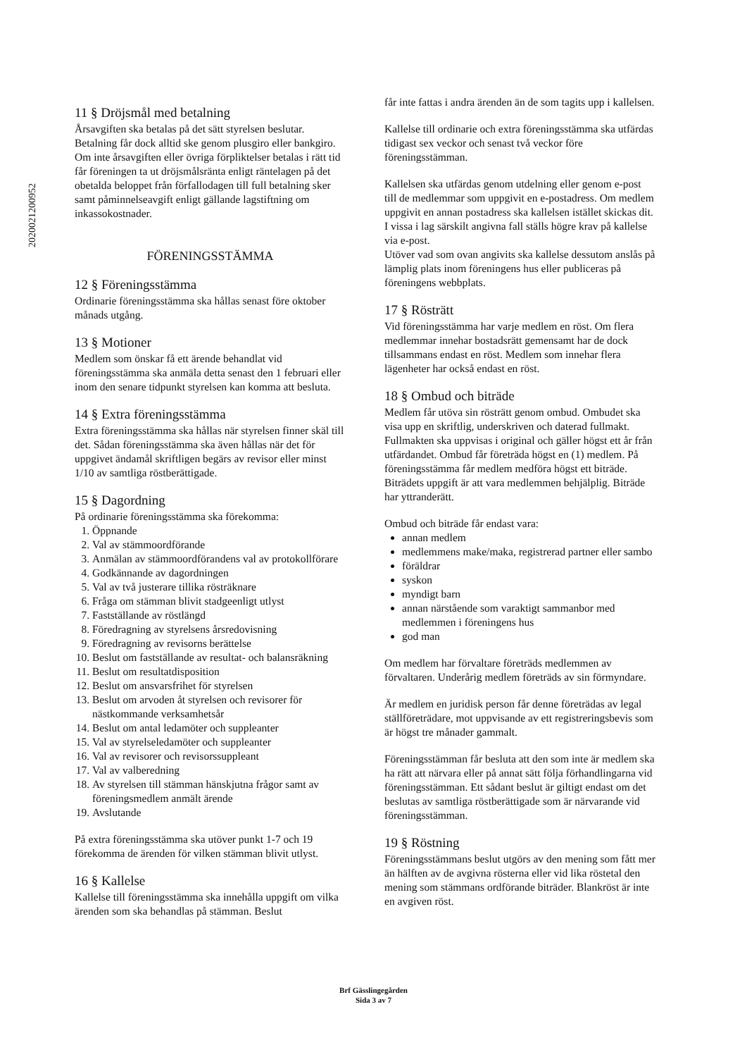2020021200952
11 § Dröjsmål med betalning
Årsavgiften ska betalas på det sätt styrelsen beslutar. Betalning får dock alltid ske genom plusgiro eller bankgiro. Om inte årsavgiften eller övriga förpliktelser betalas i rätt tid får föreningen ta ut dröjsmålsränta enligt räntelagen på det obetalda beloppet från förfallodagen till full betalning sker samt påminnelseavgift enligt gällande lagstiftning om inkassokostnader.
FÖRENINGSSTÄMMA
12 § Föreningsstämma
Ordinarie föreningsstämma ska hållas senast före oktober månads utgång.
13 § Motioner
Medlem som önskar få ett ärende behandlat vid föreningsstämma ska anmäla detta senast den 1 februari eller inom den senare tidpunkt styrelsen kan komma att besluta.
14 § Extra föreningsstämma
Extra föreningsstämma ska hållas när styrelsen finner skäl till det. Sådan föreningsstämma ska även hållas när det för uppgivet ändamål skriftligen begärs av revisor eller minst 1/10 av samtliga röstberättigade.
15 § Dagordning
På ordinarie föreningsstämma ska förekomma:
1. Öppnande
2. Val av stämmoordförande
3. Anmälan av stämmoordförandens val av protokollförare
4. Godkännande av dagordningen
5. Val av två justerare tillika rösträknare
6. Fråga om stämman blivit stadgeenligt utlyst
7. Fastställande av röstlängd
8. Föredragning av styrelsens årsredovisning
9. Föredragning av revisorns berättelse
10. Beslut om fastställande av resultat- och balansräkning
11. Beslut om resultatdisposition
12. Beslut om ansvarsfrihet för styrelsen
13. Beslut om arvoden åt styrelsen och revisorer för nästkommande verksamhetsår
14. Beslut om antal ledamöter och suppleanter
15. Val av styrelseledamöter och suppleanter
16. Val av revisorer och revisorssuppleant
17. Val av valberedning
18. Av styrelsen till stämman hänskjutna frågor samt av föreningsmedlem anmält ärende
19. Avslutande
På extra föreningsstämma ska utöver punkt 1-7 och 19 förekomma de ärenden för vilken stämman blivit utlyst.
16 § Kallelse
Kallelse till föreningsstämma ska innehålla uppgift om vilka ärenden som ska behandlas på stämman. Beslut
får inte fattas i andra ärenden än de som tagits upp i kallelsen.
Kallelse till ordinarie och extra föreningsstämma ska utfärdas tidigast sex veckor och senast två veckor före föreningsstämman.
Kallelsen ska utfärdas genom utdelning eller genom e-post till de medlemmar som uppgivit en e-postadress. Om medlem uppgivit en annan postadress ska kallelsen istället skickas dit. I vissa i lag särskilt angivna fall ställs högre krav på kallelse via e-post.
Utöver vad som ovan angivits ska kallelse dessutom anslås på lämplig plats inom föreningens hus eller publiceras på föreningens webbplats.
17 § Rösträtt
Vid föreningsstämma har varje medlem en röst. Om flera medlemmar innehar bostadsrätt gemensamt har de dock tillsammans endast en röst. Medlem som innehar flera lägenheter har också endast en röst.
18 § Ombud och biträde
Medlem får utöva sin rösträtt genom ombud. Ombudet ska visa upp en skriftlig, underskriven och daterad fullmakt. Fullmakten ska uppvisas i original och gäller högst ett år från utfärdandet. Ombud får företräda högst en (1) medlem. På föreningsstämma får medlem medföra högst ett biträde. Biträdets uppgift är att vara medlemmen behjälplig. Biträde har yttranderätt.
Ombud och biträde får endast vara:
annan medlem
medlemmens make/maka, registrerad partner eller sambo
föräldrar
syskon
myndigt barn
annan närstående som varaktigt sammanbor med medlemmen i föreningens hus
god man
Om medlem har förvaltare företräds medlemmen av förvaltaren. Underårig medlem företräds av sin förmyndare.
Är medlem en juridisk person får denne företrädas av legal ställföreträdare, mot uppvisande av ett registreringsbevis som är högst tre månader gammalt.
Föreningsstämman får besluta att den som inte är medlem ska ha rätt att närvara eller på annat sätt följa förhandlingarna vid föreningsstämman. Ett sådant beslut är giltigt endast om det beslutas av samtliga röstberättigade som är närvarande vid föreningsstämman.
19 § Röstning
Föreningsstämmans beslut utgörs av den mening som fått mer än hälften av de avgivna rösterna eller vid lika röstetal den mening som stämmans ordförande biträder. Blankröst är inte en avgiven röst.
Brf Gässlingegården
Sida 3 av 7